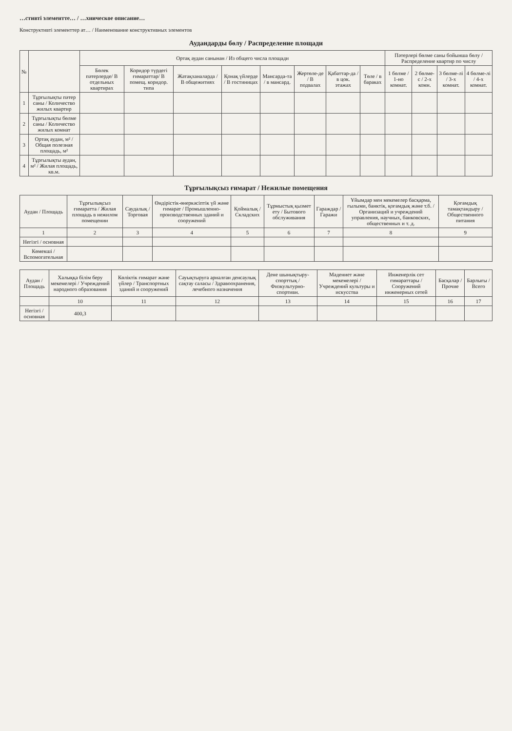…стивті элементте… / …хническое описание…
Конструктивті элементтер ат… / Наименование конструктивных элементов
Аудандарды бөлу / Распределение площади
| № | | Ортақ аудан санынан / Из общего числа площади | | | | | | | | Пәтерлері бөлме саны бойынша бөлу / Распределение квартир по числу | | | |
| --- | --- | --- | --- | --- | --- | --- | --- | --- | --- | --- | --- | --- | --- |
| | | Бөлек пәтерлерде/ В отдельных квартирах | Коридор түрдегі ғимараттар/ В помещ. коридор. типа | Жатақханаларда / В общежитиях | Қонақ үйлерде / В гостиницах | Мансарда-та / в мансард. | Жертөле-де / В подвалах | Қабаттар-да / в цок. этажах | Төле / в бараках | 1 бөлме / 1-но комнат. | 2 бөлме-с / 2-х комн. | 3 бөлме-лі / 3-х комнат. | 4 бөлме-лі / 4-х комнат. |
| 1 | Тұрғылықты пәтер саны / Количество жилых квартир | | | | | | | | | | | | |
| 2 | Тұрғылықты бөлме саны / Количество жилых комнат | | | | | | | | | | | | |
| 3 | Ортақ аудан, м² / Общая полезная площадь, м² | | | | | | | | | | | | |
| 4 | Тұрғылықты аудан, м² / Жилая площадь, кв.м. | | | | | | | | | | | | |
Тұрғылықсыз ғимарат / Нежилые помещения
| Аудан / Площадь | Тұрғылықсыз ғимаратта / Жилая площадь в нежилом помещении | Саудалық / Торговая | Өндірістік-өнеркәсіптік үй және ғимарат / Промышленно-производственных зданий и сооружений | Қоймалық / Складских | Тұрмыстық қызмет ету / Бытового обслуживания | Гараждар / Гаражи | Ұйымдар мен мекемелер басқарма, ғылыми, банктік, қоғамдық және т.б. / Организаций и учреждений управления, научных, банковских, общественных и т. д. | Қоғамдық тамақтандыру / Общественного питания |
| --- | --- | --- | --- | --- | --- | --- | --- | --- |
| 1 | 2 | 3 | 4 | 5 | 6 | 7 | 8 | 9 |
| Негізгі / основная | | | | | | | | |
| Көмекші / Вспомогательная | | | | | | | | |
| Аудан / Площадь | Халыққа білім беру мекемелері / Учреждений народного образования | Көліктік ғимарат және үйлер / Транспортных зданий и сооружений | Сауықтыруға арналған денсаулық сақтау саласы / Здравоохранения, лечебного назначения | Дене шынықтыру-спорттық / Физкультурно-спортивн. | Мәдениет және мекемелері / Учреждений культуры и искусства | Инженерлік сет ғимараттары / Сооружений инженерных сетей | Басқалар / Прочие | Барлығы / Всего |
| --- | --- | --- | --- | --- | --- | --- | --- | --- |
| | 10 | 11 | 12 | 13 | 14 | 15 | 16 | 17 |
| Негізгі / основная | 400,3 | | | | | | | |